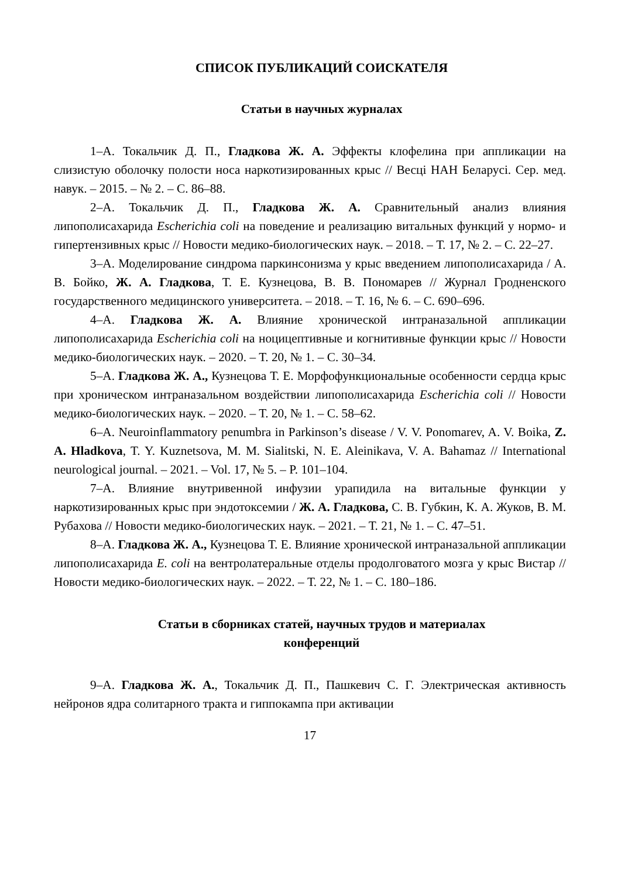СПИСОК ПУБЛИКАЦИЙ СОИСКАТЕЛЯ
Статьи в научных журналах
1–А. Токальчик Д. П., Гладкова Ж. А. Эффекты клофелина при аппликации на слизистую оболочку полости носа наркотизированных крыс // Весці НАН Беларусі. Сер. мед. навук. – 2015. – № 2. – С. 86–88.
2–А. Токальчик Д. П., Гладкова Ж. А. Сравнительный анализ влияния липополисахарида Escherichia coli на поведение и реализацию витальных функций у нормо- и гипертензивных крыс // Новости медико-биологических наук. – 2018. – Т. 17, № 2. – С. 22–27.
3–А. Моделирование синдрома паркинсонизма у крыс введением липополисахарида / А. В. Бойко, Ж. А. Гладкова, Т. Е. Кузнецова, В. В. Пономарев // Журнал Гродненского государственного медицинского университета. – 2018. – Т. 16, № 6. – С. 690–696.
4–А. Гладкова Ж. А. Влияние хронической интраназальной аппликации липополисахарида Escherichia coli на ноцицептивные и когнитивные функции крыс // Новости медико-биологических наук. – 2020. – Т. 20, № 1. – С. 30–34.
5–А. Гладкова Ж. А., Кузнецова Т. Е. Морфофункциональные особенности сердца крыс при хроническом интраназальном воздействии липополисахарида Escherichia coli // Новости медико-биологических наук. – 2020. – Т. 20, № 1. – С. 58–62.
6–А. Neuroinflammatory penumbra in Parkinson’s disease / V. V. Ponomarev, A. V. Boika, Z. A. Hladkova, T. Y. Kuznetsova, M. M. Sialitski, N. E. Aleinikava, V. A. Bahamaz // International neurological journal. – 2021. – Vol. 17, № 5. – P. 101–104.
7–А. Влияние внутривенной инфузии урапидила на витальные функции у наркотизированных крыс при эндотоксемии / Ж. А. Гладкова, С. В. Губкин, К. А. Жуков, В. М. Рубахова // Новости медико-биологических наук. – 2021. – Т. 21, № 1. – С. 47–51.
8–А. Гладкова Ж. А., Кузнецова Т. Е. Влияние хронической интраназальной аппликации липополисахарида E. coli на вентролатеральные отделы продолговатого мозга у крыс Вистар // Новости медико-биологических наук. – 2022. – Т. 22, № 1. – С. 180–186.
Статьи в сборниках статей, научных трудов и материалах
конференций
9–А. Гладкова Ж. А., Токальчик Д. П., Пашкевич С. Г. Электрическая активность нейронов ядра солитарного тракта и гиппокампа при активации
17